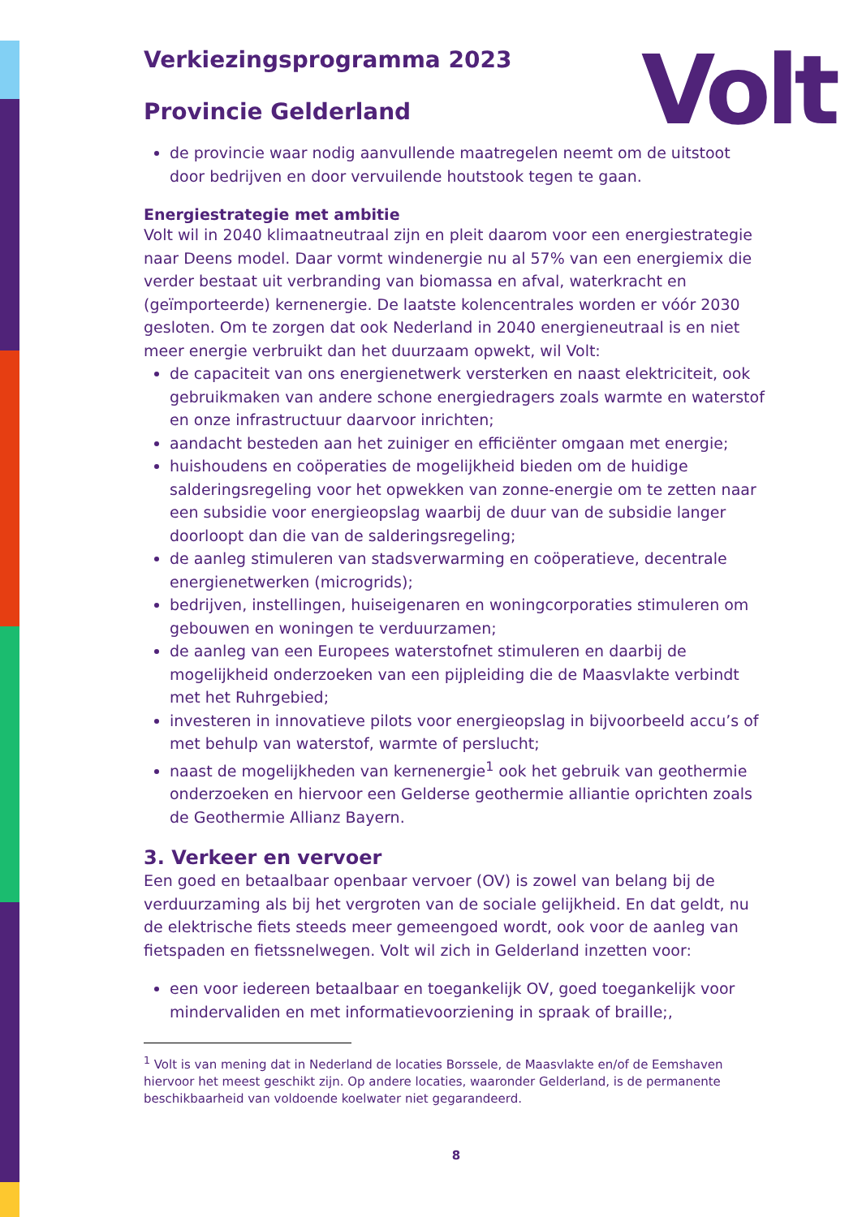Volt
Verkiezingsprogramma 2023
Provincie Gelderland
de provincie waar nodig aanvullende maatregelen neemt om de uitstoot door bedrijven en door vervuilende houtstook tegen te gaan.
Energiestrategie met ambitie
Volt wil in 2040 klimaatneutraal zijn en pleit daarom voor een energiestrategie naar Deens model. Daar vormt windenergie nu al 57% van een energiemix die verder bestaat uit verbranding van biomassa en afval, waterkracht en (geïmporteerde) kernenergie. De laatste kolencentrales worden er vóór 2030 gesloten. Om te zorgen dat ook Nederland in 2040 energieneutraal is en niet meer energie verbruikt dan het duurzaam opwekt, wil Volt:
de capaciteit van ons energienetwerk versterken en naast elektriciteit, ook gebruikmaken van andere schone energiedragers zoals warmte en waterstof en onze infrastructuur daarvoor inrichten;
aandacht besteden aan het zuiniger en efficiënter omgaan met energie;
huishoudens en coöperaties de mogelijkheid bieden om de huidige salderingsregeling voor het opwekken van zonne-energie om te zetten naar een subsidie voor energieopslag waarbij de duur van de subsidie langer doorloopt dan die van de salderingsregeling;
de aanleg stimuleren van stadsverwarming en coöperatieve, decentrale energienetwerken (microgrids);
bedrijven, instellingen, huiseigenaren en woningcorporaties stimuleren om gebouwen en woningen te verduurzamen;
de aanleg van een Europees waterstofnet stimuleren en daarbij de mogelijkheid onderzoeken van een pijpleiding die de Maasvlakte verbindt met het Ruhrgebied;
investeren in innovatieve pilots voor energieopslag in bijvoorbeeld accu’s of met behulp van waterstof, warmte of perslucht;
naast de mogelijkheden van kernenergie<sup>1</sup> ook het gebruik van geothermie onderzoeken en hiervoor een Gelderse geothermie alliantie oprichten zoals de Geothermie Allianz Bayern.
3. Verkeer en vervoer
Een goed en betaalbaar openbaar vervoer (OV) is zowel van belang bij de verduurzaming als bij het vergroten van de sociale gelijkheid. En dat geldt, nu de elektrische fiets steeds meer gemeengoed wordt, ook voor de aanleg van fietspaden en fietssnelwegen. Volt wil zich in Gelderland inzetten voor:
een voor iedereen betaalbaar en toegankelijk OV, goed toegankelijk voor mindervaliden en met informatievoorziening in spraak of braille;,
<sup>1</sup> Volt is van mening dat in Nederland de locaties Borssele, de Maasvlakte en/of de Eemshaven hiervoor het meest geschikt zijn. Op andere locaties, waaronder Gelderland, is de permanente beschikbaarheid van voldoende koelwater niet gegarandeerd.
8